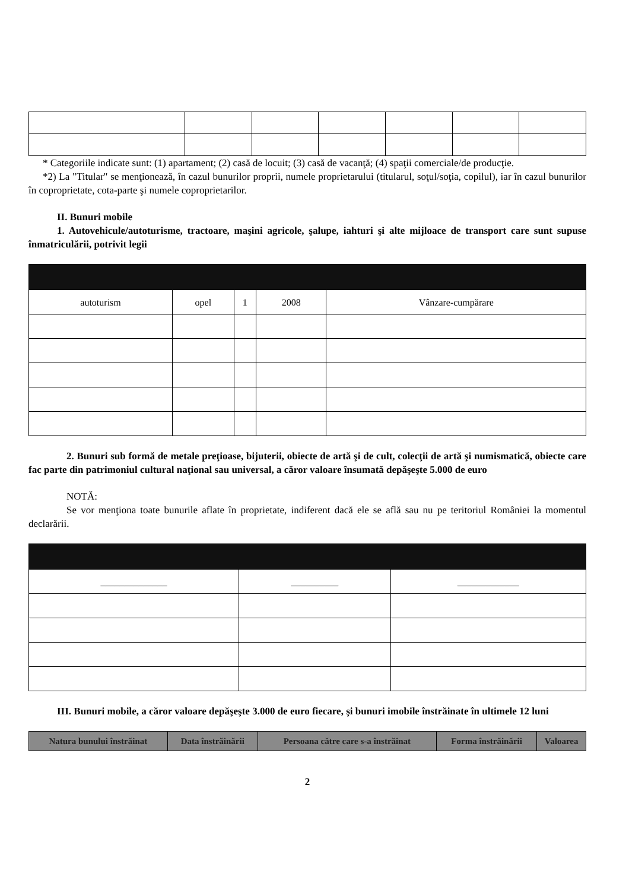* Categoriile indicate sunt: (1) apartament; (2) casă de locuit; (3) casă de vacanţă; (4) spaţii comerciale/de producţie.
*2) La "Titular" se menţionează, în cazul bunurilor proprii, numele proprietarului (titularul, soţul/soţia, copilul), iar în cazul bunurilor în coproprietate, cota-parte şi numele coproprietarilor.
II. Bunuri mobile
1. Autovehicule/autoturisme, tractoare, maşini agricole, şalupe, iahturi şi alte mijloace de transport care sunt supuse înmatriculării, potrivit legii
| autoturism | opel | 1 | 2008 | Vânzare-cumpărare |
2. Bunuri sub formă de metale preţioase, bijuterii, obiecte de artă şi de cult, colecţii de artă şi numismatică, obiecte care fac parte din patrimoniul cultural naţional sau universal, a căror valoare însumată depăşeşte 5.000 de euro
NOTĂ:
Se vor menţiona toate bunurile aflate în proprietate, indiferent dacă ele se află sau nu pe teritoriul României la momentul declarării.
| ______________ | __________ | _____________ |
III. Bunuri mobile, a căror valoare depăşeşte 3.000 de euro fiecare, şi bunuri imobile înstrăinate în ultimele 12 luni
| Natura bunului înstrăinat | Data înstrăinării | Persoana către care s-a înstrăinat | Forma înstrăinării | Valoarea |
| --- | --- | --- | --- | --- |
2